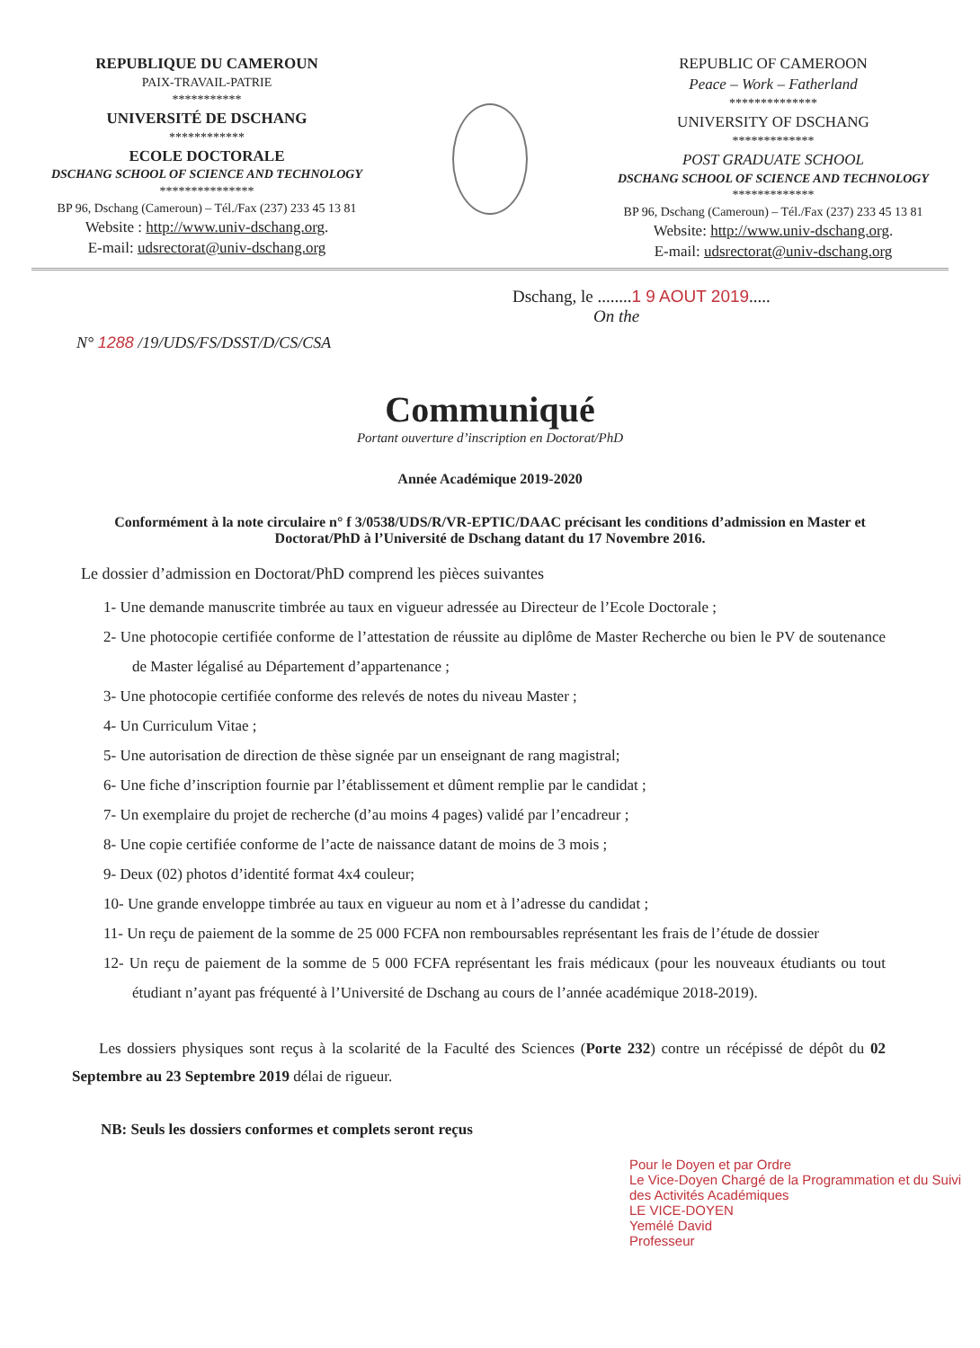REPUBLIQUE DU CAMEROUN
PAIX-TRAVAIL-PATRIE
***********
UNIVERSITÉ DE DSCHANG
************
ECOLE DOCTORALE
DSCHANG SCHOOL OF SCIENCE AND TECHNOLOGY
***************
BP 96, Dschang (Cameroun) – Tél./Fax (237) 233 45 13 81
Website : http://www.univ-dschang.org.
E-mail: udsrectorat@univ-dschang.org
REPUBLIC OF CAMEROON
Peace – Work – Fatherland
**************
UNIVERSITY OF DSCHANG
*************
POST GRADUATE SCHOOL
DSCHANG SCHOOL OF SCIENCE AND TECHNOLOGY
*************
BP 96, Dschang (Cameroun) – Tél./Fax (237) 233 45 13 81
Website: http://www.univ-dschang.org.
E-mail: udsrectorat@univ-dschang.org
Dschang, le ........1 9 AOUT 2019.....
On the
N° 1288 /19/UDS/FS/DSST/D/CS/CSA
Communiqué
Portant ouverture d’inscription en Doctorat/PhD
Année Académique 2019-2020
Conformément à la note circulaire n° f 3/0538/UDS/R/VR-EPTIC/DAAC précisant les conditions d’admission en Master et Doctorat/PhD à l’Université de Dschang datant du 17 Novembre 2016.
Le dossier d’admission en Doctorat/PhD comprend les pièces suivantes
1- Une demande manuscrite timbrée au taux en vigueur adressée au Directeur de l’Ecole Doctorale ;
2- Une photocopie certifiée conforme de l’attestation de réussite au diplôme de Master Recherche ou bien le PV de soutenance de Master légalisé au Département d’appartenance ;
3- Une photocopie certifiée conforme des relevés de notes du niveau Master ;
4- Un Curriculum Vitae ;
5- Une autorisation de direction de thèse signée par un enseignant de rang magistral;
6- Une fiche d’inscription fournie par l’établissement et dûment remplie par le candidat ;
7- Un exemplaire du projet de recherche (d’au moins 4 pages) validé par l’encadreur ;
8- Une copie certifiée conforme de l’acte de naissance datant de moins de 3 mois ;
9- Deux (02) photos d’identité format 4x4 couleur;
10- Une grande enveloppe timbrée au taux en vigueur au nom et à l’adresse du candidat ;
11- Un reçu de paiement de la somme de 25 000 FCFA non remboursables représentant les frais de l’étude de dossier
12- Un reçu de paiement de la somme de 5 000 FCFA représentant les frais médicaux (pour les nouveaux étudiants ou tout étudiant n’ayant pas fréquenté à l’Université de Dschang au cours de l’année académique 2018-2019).
Les dossiers physiques sont reçus à la scolarité de la Faculté des Sciences (Porte 232) contre un récépissé de dépôt du 02 Septembre au 23 Septembre 2019 délai de rigueur.
NB: Seuls les dossiers conformes et complets seront reçus
Pour le Doyen et par Ordre
Le Vice-Doyen Chargé de la Programmation et du Suivi des Activités Académiques
LE VICE-DOYEN
Yemélé David
Professeur